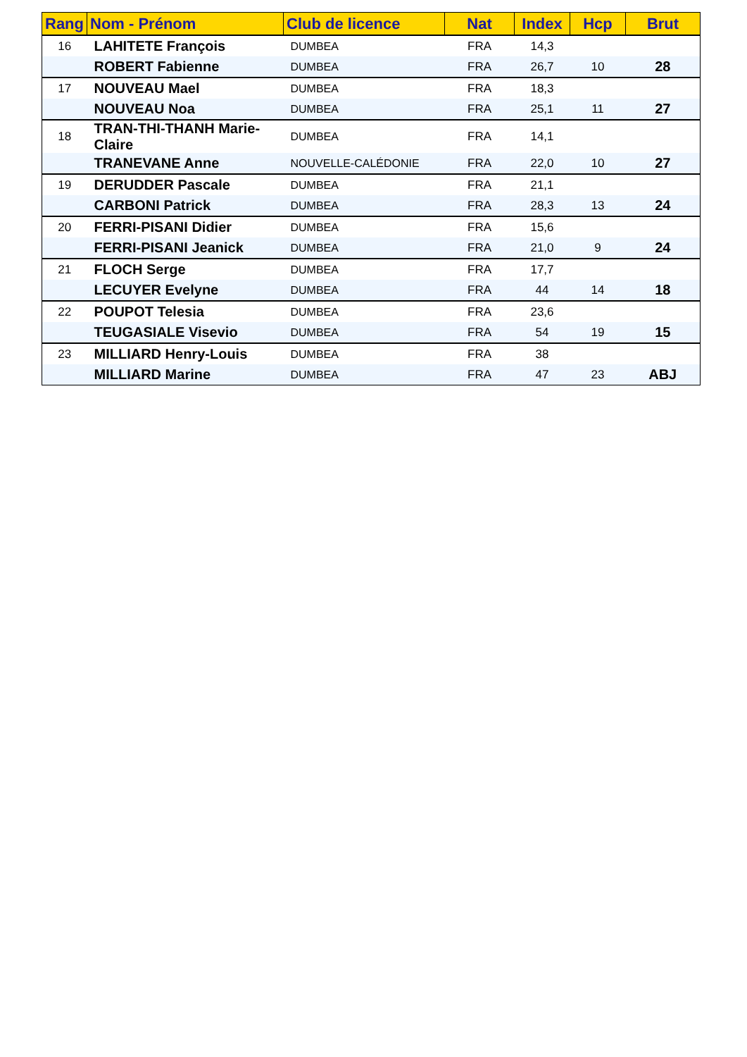| Rang | Nom - Prénom | Club de licence | Nat | Index | Hcp | Brut |
| --- | --- | --- | --- | --- | --- | --- |
| 16 | LAHITETE François | DUMBEA | FRA | 14,3 | | |
| | ROBERT Fabienne | DUMBEA | FRA | 26,7 | 10 | 28 |
| 17 | NOUVEAU Mael | DUMBEA | FRA | 18,3 | | |
| | NOUVEAU Noa | DUMBEA | FRA | 25,1 | 11 | 27 |
| 18 | TRAN-THI-THANH Marie-Claire | DUMBEA | FRA | 14,1 | | |
| | TRANEVANE Anne | NOUVELLE-CALÉDONIE | FRA | 22,0 | 10 | 27 |
| 19 | DERUDDER Pascale | DUMBEA | FRA | 21,1 | | |
| | CARBONI Patrick | DUMBEA | FRA | 28,3 | 13 | 24 |
| 20 | FERRI-PISANI Didier | DUMBEA | FRA | 15,6 | | |
| | FERRI-PISANI Jeanick | DUMBEA | FRA | 21,0 | 9 | 24 |
| 21 | FLOCH Serge | DUMBEA | FRA | 17,7 | | |
| | LECUYER Evelyne | DUMBEA | FRA | 44 | 14 | 18 |
| 22 | POUPOT Telesia | DUMBEA | FRA | 23,6 | | |
| | TEUGASIALE Visevio | DUMBEA | FRA | 54 | 19 | 15 |
| 23 | MILLIARD Henry-Louis | DUMBEA | FRA | 38 | | |
| | MILLIARD Marine | DUMBEA | FRA | 47 | 23 | ABJ |